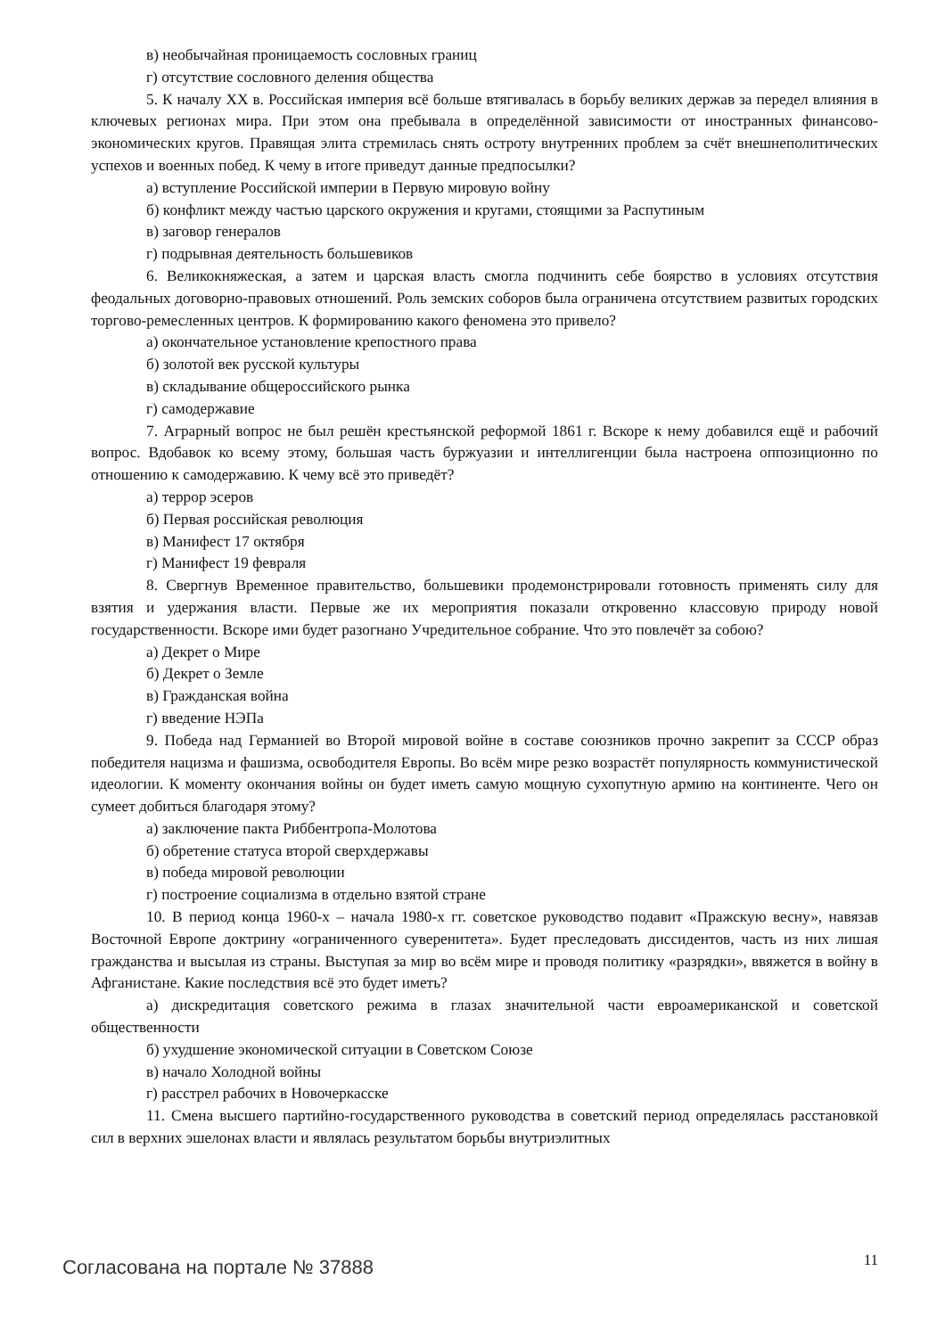в) необычайная проницаемость сословных границ
г) отсутствие сословного деления общества
5. К началу XX в. Российская империя всё больше втягивалась в борьбу великих держав за передел влияния в ключевых регионах мира. При этом она пребывала в определённой зависимости от иностранных финансово-экономических кругов. Правящая элита стремилась снять остроту внутренних проблем за счёт внешнеполитических успехов и военных побед. К чему в итоге приведут данные предпосылки?
а) вступление Российской империи в Первую мировую войну
б) конфликт между частью царского окружения и кругами, стоящими за Распутиным
в) заговор генералов
г) подрывная деятельность большевиков
6. Великокняжеская, а затем и царская власть смогла подчинить себе боярство в условиях отсутствия феодальных договорно-правовых отношений. Роль земских соборов была ограничена отсутствием развитых городских торгово-ремесленных центров. К формированию какого феномена это привело?
а) окончательное установление крепостного права
б) золотой век русской культуры
в) складывание общероссийского рынка
г) самодержавие
7. Аграрный вопрос не был решён крестьянской реформой 1861 г. Вскоре к нему добавился ещё и рабочий вопрос. Вдобавок ко всему этому, большая часть буржуазии и интеллигенции была настроена оппозиционно по отношению к самодержавию. К чему всё это приведёт?
а) террор эсеров
б) Первая российская революция
в) Манифест 17 октября
г) Манифест 19 февраля
8. Свергнув Временное правительство, большевики продемонстрировали готовность применять силу для взятия и удержания власти. Первые же их мероприятия показали откровенно классовую природу новой государственности. Вскоре ими будет разогнано Учредительное собрание. Что это повлечёт за собою?
а) Декрет о Мире
б) Декрет о Земле
в) Гражданская война
г) введение НЭПа
9. Победа над Германией во Второй мировой войне в составе союзников прочно закрепит за СССР образ победителя нацизма и фашизма, освободителя Европы. Во всём мире резко возрастёт популярность коммунистической идеологии. К моменту окончания войны он будет иметь самую мощную сухопутную армию на континенте. Чего он сумеет добиться благодаря этому?
а) заключение пакта Риббентропа-Молотова
б) обретение статуса второй сверхдержавы
в) победа мировой революции
г) построение социализма в отдельно взятой стране
10. В период конца 1960-х – начала 1980-х гг. советское руководство подавит «Пражскую весну», навязав Восточной Европе доктрину «ограниченного суверенитета». Будет преследовать диссидентов, часть из них лишая гражданства и высылая из страны. Выступая за мир во всём мире и проводя политику «разрядки», ввяжется в войну в Афганистане. Какие последствия всё это будет иметь?
а) дискредитация советского режима в глазах значительной части евроамериканской и советской общественности
б) ухудшение экономической ситуации в Советском Союзе
в) начало Холодной войны
г) расстрел рабочих в Новочеркасске
11. Смена высшего партийно-государственного руководства в советский период определялась расстановкой сил в верхних эшелонах власти и являлась результатом борьбы внутриэлитных
Согласована на портале № 37888 11